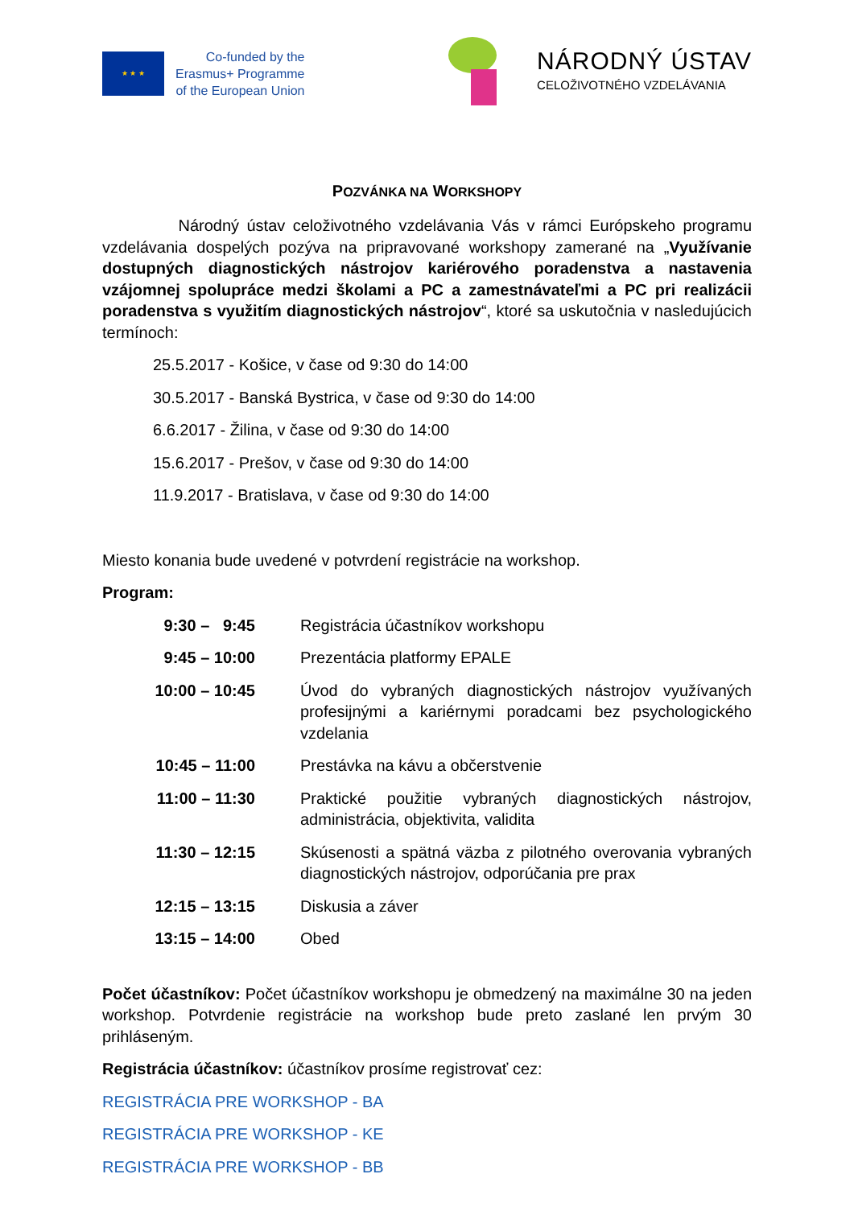★ ★ ★
Co-funded by the
Erasmus+ Programme
of the European Union
NÁRODNÝ ÚSTAV
CELOŽIVOTNÉHO VZDELÁVANIA
POZVÁNKA NA WORKSHOPY
Národný ústav celoživotného vzdelávania Vás v rámci Európskeho programu vzdelávania dospelých pozýva na pripravované workshopy zamerané na „Využívanie dostupných diagnostických nástrojov kariérového poradenstva a nastavenia vzájomnej spolupráce medzi školami a PC a zamestnávateľmi a PC pri realizácii poradenstva s využitím diagnostických nástrojov“, ktoré sa uskutočnia v nasledujúcich termínoch:
25.5.2017 - Košice, v čase od 9:30 do 14:00
30.5.2017 - Banská Bystrica, v čase od 9:30 do 14:00
6.6.2017 - Žilina, v čase od 9:30 do 14:00
15.6.2017 - Prešov, v čase od 9:30 do 14:00
11.9.2017 - Bratislava, v čase od 9:30 do 14:00
Miesto konania bude uvedené v potvrdení registrácie na workshop.
Program:
| 9:30 – 9:45 | Registrácia účastníkov workshopu |
| 9:45 – 10:00 | Prezentácia platformy EPALE |
| 10:00 – 10:45 | Úvod do vybraných diagnostických nástrojov využívaných profesijnými a kariérnymi poradcami bez psychologického vzdelania |
| 10:45 – 11:00 | Prestávka na kávu a občerstvenie |
| 11:00 – 11:30 | Praktické použitie vybraných diagnostických nástrojov, administrácia, objektivita, validita |
| 11:30 – 12:15 | Skúsenosti a spätná väzba z pilotného overovania vybraných diagnostických nástrojov, odporúčania pre prax |
| 12:15 – 13:15 | Diskusia a záver |
| 13:15 – 14:00 | Obed |
Počet účastníkov: Počet účastníkov workshopu je obmedzený na maximálne 30 na jeden workshop. Potvrdenie registrácie na workshop bude preto zaslané len prvým 30 prihláseným.
Registrácia účastníkov: účastníkov prosíme registrovať cez:
REGISTRÁCIA PRE WORKSHOP - BA
REGISTRÁCIA PRE WORKSHOP - KE
REGISTRÁCIA PRE WORKSHOP - BB